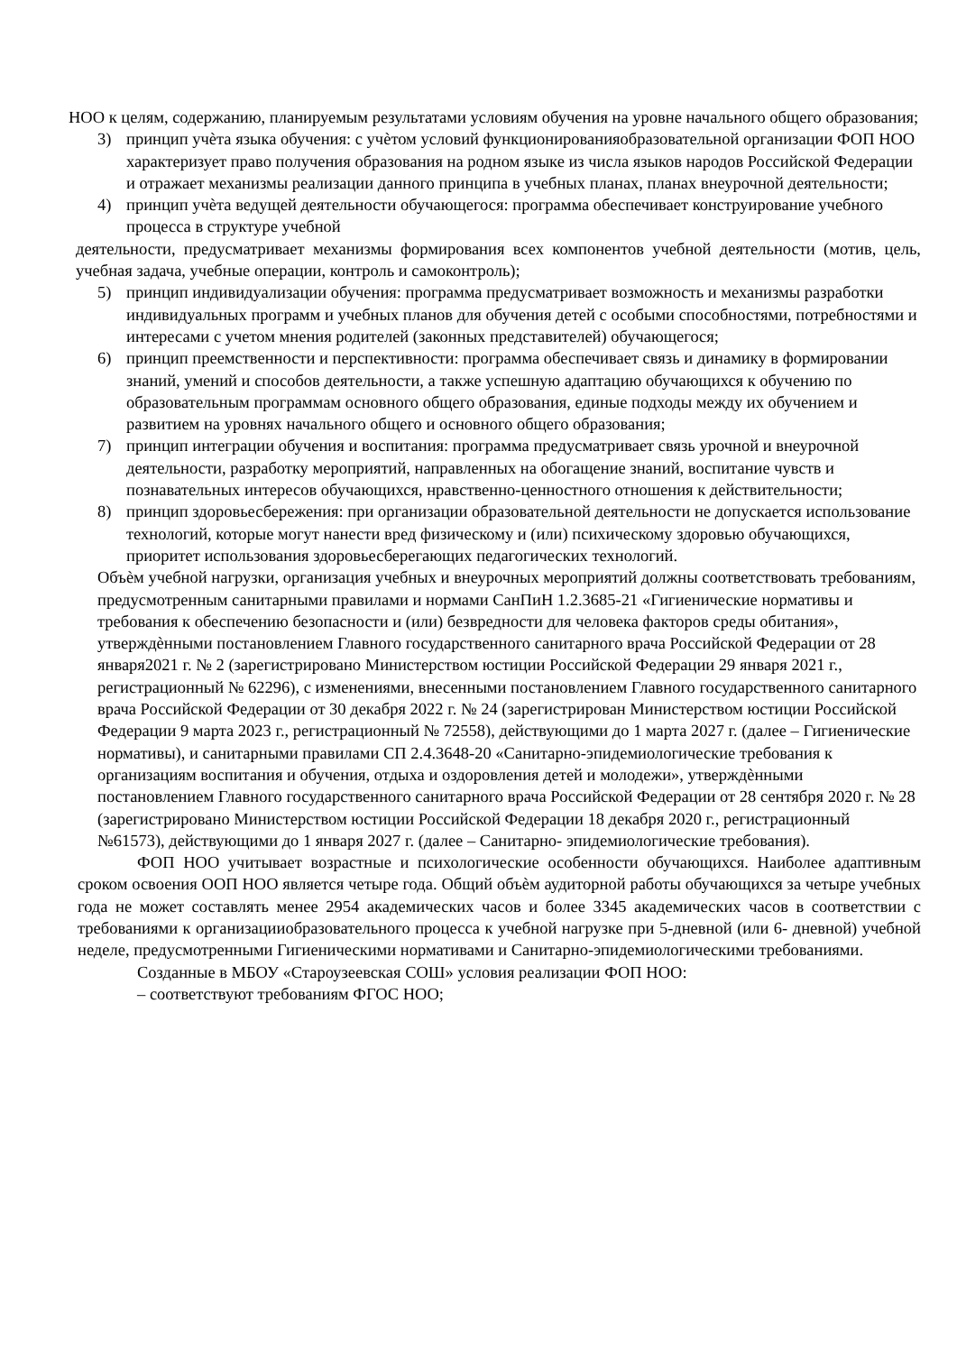НОО к целям, содержанию, планируемым результатами условиям обучения на уровне начального общего образования;
3) принцип учѐта языка обучения: с учѐтом условий функционированияобразовательной организации ФОП НОО характеризует право получения образования на родном языке из числа языков народов Российской Федерации и отражает механизмы реализации данного принципа в учебных планах, планах внеурочной деятельности;
4) принцип учѐта ведущей деятельности обучающегося: программа обеспечивает конструирование учебного процесса в структуре учебной
деятельности, предусматривает механизмы формирования всех компонентов учебной деятельности (мотив, цель, учебная задача, учебные операции, контроль и самоконтроль);
5) принцип индивидуализации обучения: программа предусматривает возможность и механизмы разработки индивидуальных программ и учебных планов для обучения детей с особыми способностями, потребностями и интересами с учетом мнения родителей (законных представителей) обучающегося;
6) принцип преемственности и перспективности: программа обеспечивает связь и динамику в формировании знаний, умений и способов деятельности, а также успешную адаптацию обучающихся к обучению по образовательным программам основного общего образования, единые подходы между их обучением и развитием на уровнях начального общего и основного общего образования;
7) принцип интеграции обучения и воспитания: программа предусматривает связь урочной и внеурочной деятельности, разработку мероприятий, направленных на обогащение знаний, воспитание чувств и познавательных интересов обучающихся, нравственно-ценностного отношения к действительности;
8) принцип здоровьесбережения: при организации образовательной деятельности не допускается использование технологий, которые могут нанести вред физическому и (или) психическому здоровью обучающихся, приоритет использования здоровьесберегающих педагогических технологий.
Объѐм учебной нагрузки, организация учебных и внеурочных мероприятий должны соответствовать требованиям, предусмотренным санитарными правилами и нормами СанПиН 1.2.3685-21 «Гигиенические нормативы и требования к обеспечению безопасности и (или) безвредности для человека факторов среды обитания», утверждѐнными постановлением Главного государственного санитарного врача Российской Федерации от 28 января2021 г. № 2 (зарегистрировано Министерством юстиции Российской Федерации 29 января 2021 г., регистрационный № 62296), с изменениями, внесенными постановлением Главного государственного санитарного врача Российской Федерации от 30 декабря 2022 г. № 24 (зарегистрирован Министерством юстиции Российской Федерации 9 марта 2023 г., регистрационный № 72558), действующими до 1 марта 2027 г. (далее – Гигиенические нормативы), и санитарными правилами СП 2.4.3648-20 «Санитарно-эпидемиологические требования к организациям воспитания и обучения, отдыха и оздоровления детей и молодежи», утверждѐнными постановлением Главного государственного санитарного врача Российской Федерации от 28 сентября 2020 г. № 28 (зарегистрировано Министерством юстиции Российской Федерации 18 декабря 2020 г., регистрационный №61573), действующими до 1 января 2027 г. (далее – Санитарно- эпидемиологические требования).
ФОП НОО учитывает возрастные и психологические особенности обучающихся. Наиболее адаптивным сроком освоения ООП НОО является четыре года. Общий объѐм аудиторной работы обучающихся за четыре учебных года не может составлять менее 2954 академических часов и более 3345 академических часов в соответствии с требованиями к организацииобразовательного процесса к учебной нагрузке при 5-дневной (или 6- дневной) учебной неделе, предусмотренными Гигиеническими нормативами и Санитарно-эпидемиологическими требованиями.
Созданные в МБОУ «Староузеевская СОШ» условия реализации ФОП НОО:
– соответствуют требованиям ФГОС НОО;